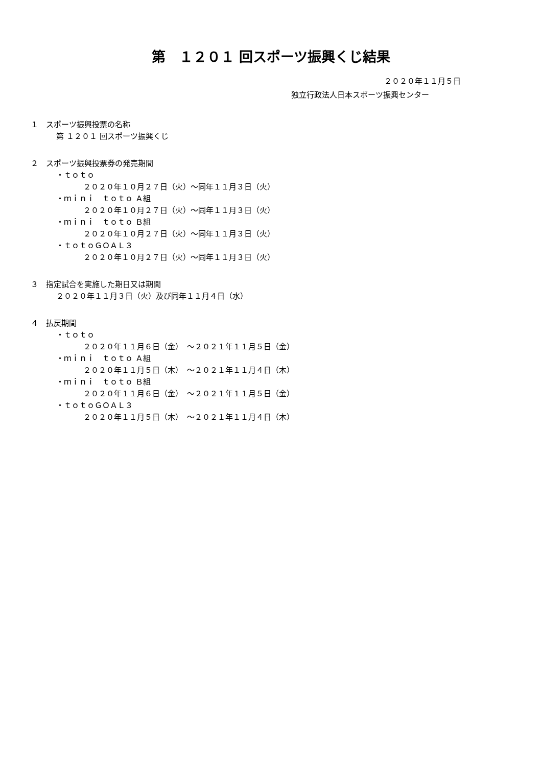第　１２０１ 回スポーツ振興くじ結果
２０２０年１１月５日
独立行政法人日本スポーツ振興センター
１　スポーツ振興投票の名称
第 １２０１ 回スポーツ振興くじ
２　スポーツ振興投票券の発売期間
・ｔｏｔｏ
２０２０年１０月２７日（火）～同年１１月３日（火）
・ｍｉｎｉ　ｔｏｔｏ Ａ組
２０２０年１０月２７日（火）～同年１１月３日（火）
・ｍｉｎｉ　ｔｏｔｏ Ｂ組
２０２０年１０月２７日（火）～同年１１月３日（火）
・ｔｏｔｏＧＯＡＬ３
２０２０年１０月２７日（火）～同年１１月３日（火）
３　指定試合を実施した期日又は期間
２０２０年１１月３日（火）及び同年１１月４日（水）
４　払戻期間
・ｔｏｔｏ
２０２０年１１月６日（金）　～２０２１年１１月５日（金）
・ｍｉｎｉ　ｔｏｔｏ Ａ組
２０２０年１１月５日（木）　～２０２１年１１月４日（木）
・ｍｉｎｉ　ｔｏｔｏ Ｂ組
２０２０年１１月６日（金）　～２０２１年１１月５日（金）
・ｔｏｔｏＧＯＡＬ３
２０２０年１１月５日（木）　～２０２１年１１月４日（木）